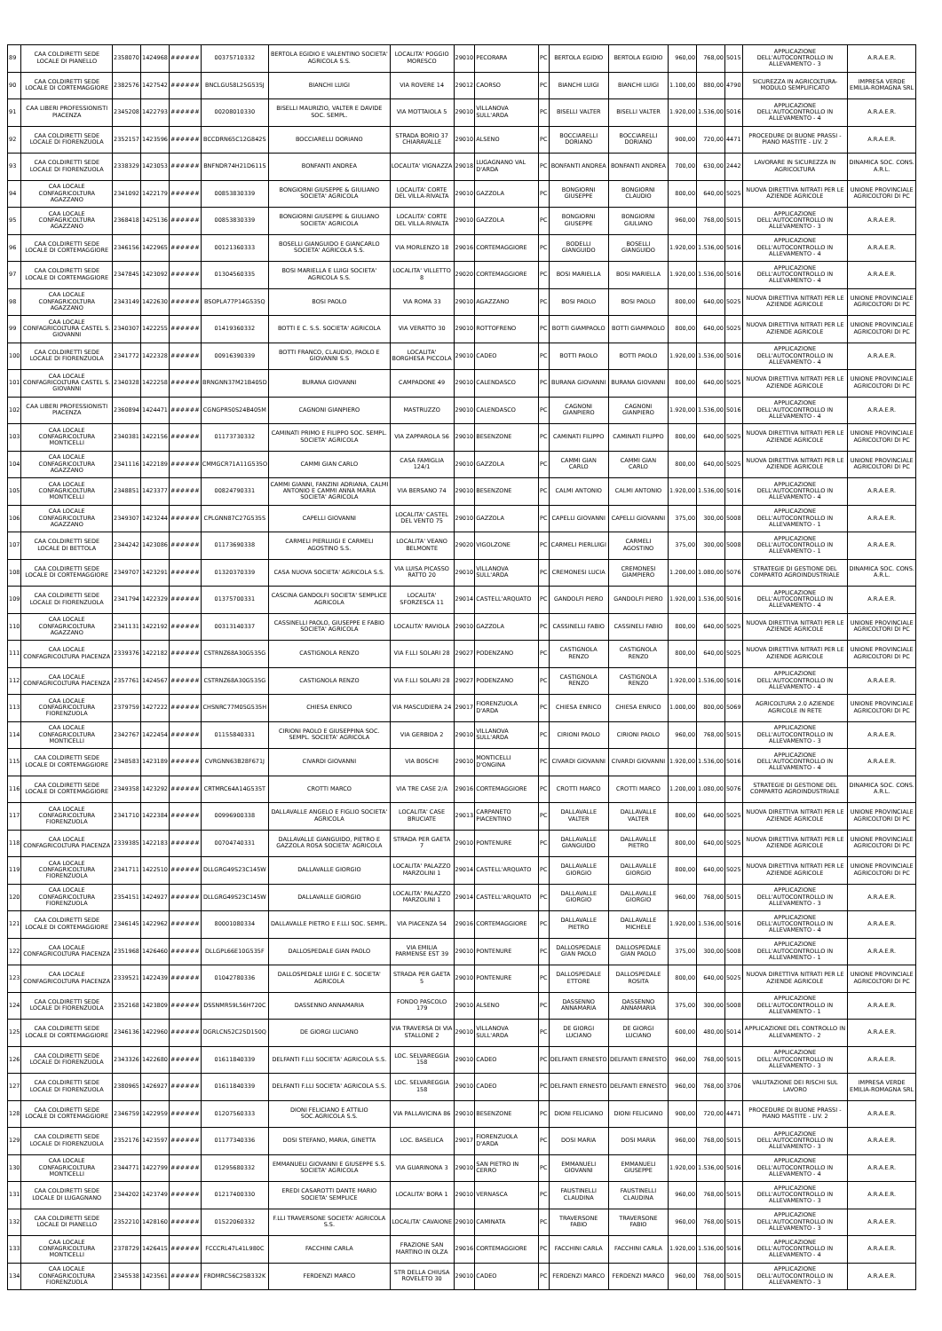| 89 | CAA COLDIRETTI SEDE LOCALE DI PIANELLO | 2358070 | 1424968 | ###### | 00375710332 | BERTOLA EGIDIO E VALENTINO SOCIETA' AGRICOLA S.S. | LOCALITA' POGGIO MORESCO | 29010 | PECORARA | PC | BERTOLA EGIDIO | BERTOLA EGIDIO | 960,00 | 768,00 | 5015 | APPLICAZIONE DELL'AUTOCONTROLLO IN ALLEVAMENTO - 3 | A.R.A.E.R. |
| 90 | CAA COLDIRETTI SEDE LOCALE DI CORTEMAGGIORE | 2382576 | 1427542 | ###### | BNCLGU58L25G535J | BIANCHI LUIGI | VIA ROVERE 14 | 29012 | CAORSO | PC | BIANCHI LUIGI | BIANCHI LUIGI | 1.100,00 | 880,00 | 4790 | SICUREZZA IN AGRICOLTURA-MODULO SEMPLIFICATO | IMPRESA VERDE EMILIA-ROMAGNA SRL |
| 91 | CAA LIBERI PROFESSIONISTI PIACENZA | 2345208 | 1422793 | ###### | 00208010330 | BISELLI MAURIZIO, VALTER E DAVIDE SOC. SEMPL. | VIA MOTTAIOLA 5 | 29010 | VILLANOVA SULL'ARDA | PC | BISELLI VALTER | BISELLI VALTER | 1.920,00 | 1.536,00 | 5016 | APPLICAZIONE DELL'AUTOCONTROLLO IN ALLEVAMENTO - 4 | A.R.A.E.R. |
| 92 | CAA COLDIRETTI SEDE LOCALE DI FIORENZUOLA | 2352157 | 1423596 | ###### | BCCDRN65C12G842S | BOCCIARELLI DORIANO | STRADA BORIO 37 CHIARAVALLE | 29010 | ALSENO | PC | BOCCIARELLI DORIANO | BOCCIARELLI DORIANO | 900,00 | 720,00 | 4471 | PROCEDURE DI BUONE PRASSI - PIANO MASTITE - LIV. 2 | A.R.A.E.R. |
| 93 | CAA COLDIRETTI SEDE LOCALE DI FIORENZUOLA | 2338329 | 1423053 | ###### | BNFNDR74H21D611S | BONFANTI ANDREA | LOCALITA' VIGNAZZA | 29018 | LUGAGNANO VAL D'ARDA | PC | BONFANTI ANDREA | BONFANTI ANDREA | 700,00 | 630,00 | 2442 | LAVORARE IN SICUREZZA IN AGRICOLTURA | DINAMICA SOC. CONS. A.R.L. |
| 94 | CAA LOCALE CONFAGRICOLTURA AGAZZANO | 2341092 | 1422179 | ###### | 00853830339 | BONGIORNI GIUSEPPE & GIULIANO SOCIETA' AGRICOLA | LOCALITA' CORTE DEL VILLA-RIVALTA | 29010 | GAZZOLA | PC | BONGIORNI GIUSEPPE | BONGIORNI CLAUDIO | 800,00 | 640,00 | 5025 | NUOVA DIRETTIVA NITRATI PER LE AZIENDE AGRICOLE | UNIONE PROVINCIALE AGRICOLTORI DI PC |
| 95 | CAA LOCALE CONFAGRICOLTURA AGAZZANO | 2368418 | 1425136 | ###### | 00853830339 | BONGIORNI GIUSEPPE & GIULIANO SOCIETA' AGRICOLA | LOCALITA' CORTE DEL VILLA-RIVALTA | 29010 | GAZZOLA | PC | BONGIORNI GIUSEPPE | BONGIORNI GIULIANO | 960,00 | 768,00 | 5015 | APPLICAZIONE DELL'AUTOCONTROLLO IN ALLEVAMENTO - 3 | A.R.A.E.R. |
| 96 | CAA COLDIRETTI SEDE LOCALE DI CORTEMAGGIORE | 2346156 | 1422965 | ###### | 00121360333 | BOSELLI GIANGUIDO E GIANCARLO SOCIETA' AGRICOLA S.S. | VIA MORLENZO 18 | 29016 | CORTEMAGGIORE | PC | BODELLI GIANGUIDO | BOSELLI GIANGUIDO | 1.920,00 | 1.536,00 | 5016 | APPLICAZIONE DELL'AUTOCONTROLLO IN ALLEVAMENTO - 4 | A.R.A.E.R. |
| 97 | CAA COLDIRETTI SEDE LOCALE DI CORTEMAGGIORE | 2347845 | 1423092 | ###### | 01304560335 | BOSI MARIELLA E LUIGI SOCIETA' AGRICOLA S.S. | LOCALITA' VILLETTO 8 | 29020 | CORTEMAGGIORE | PC | BOSI MARIELLA | BOSI MARIELLA | 1.920,00 | 1.536,00 | 5016 | APPLICAZIONE DELL'AUTOCONTROLLO IN ALLEVAMENTO - 4 | A.R.A.E.R. |
| 98 | CAA LOCALE CONFAGRICOLTURA AGAZZANO | 2343149 | 1422630 | ###### | BSOPLA77P14G535Q | BOSI PAOLO | VIA ROMA 33 | 29010 | AGAZZANO | PC | BOSI PAOLO | BOSI PAOLO | 800,00 | 640,00 | 5025 | NUOVA DIRETTIVA NITRATI PER LE AZIENDE AGRICOLE | UNIONE PROVINCIALE AGRICOLTORI DI PC |
| 99 | CAA LOCALE CONFAGRICOLTURA CASTEL S. GIOVANNI | 2340307 | 1422255 | ###### | 01419360332 | BOTTI E C. S.S. SOCIETA' AGRICOLA | VIA VERATTO 30 | 29010 | ROTTOFRENO | PC | BOTTI GIAMPAOLO | BOTTI GIAMPAOLO | 800,00 | 640,00 | 5025 | NUOVA DIRETTIVA NITRATI PER LE AZIENDE AGRICOLE | UNIONE PROVINCIALE AGRICOLTORI DI PC |
| 100 | CAA COLDIRETTI SEDE LOCALE DI FIORENZUOLA | 2341772 | 1422328 | ###### | 00916390339 | BOTTI FRANCO, CLAUDIO, PAOLO E GIOVANNI S.S | LOCALITA' BORGHESA PICCOLA | 29010 | CADEO | PC | BOTTI PAOLO | BOTTI PAOLO | 1.920,00 | 1.536,00 | 5016 | APPLICAZIONE DELL'AUTOCONTROLLO IN ALLEVAMENTO - 4 | A.R.A.E.R. |
| 101 | CAA LOCALE CONFAGRICOLTURA CASTEL S. GIOVANNI | 2340328 | 1422258 | ###### | BRNGNN37M21B405D | BURANA GIOVANNI | CAMPADONE 49 | 29010 | CALENDASCO | PC | BURANA GIOVANNI | BURANA GIOVANNI | 800,00 | 640,00 | 5025 | NUOVA DIRETTIVA NITRATI PER LE AZIENDE AGRICOLE | UNIONE PROVINCIALE AGRICOLTORI DI PC |
| 102 | CAA LIBERI PROFESSIONISTI PIACENZA | 2360894 | 1424471 | ###### | CGNGPR50S24B405M | CAGNONI GIANPIERO | MASTRUZZO | 29010 | CALENDASCO | PC | CAGNONI GIANPIERO | CAGNONI GIANPIERO | 1.920,00 | 1.536,00 | 5016 | APPLICAZIONE DELL'AUTOCONTROLLO IN ALLEVAMENTO - 4 | A.R.A.E.R. |
| 103 | CAA LOCALE CONFAGRICOLTURA MONTICELLI | 2340381 | 1422156 | ###### | 01173730332 | CAMINATI PRIMO E FILIPPO SOC. SEMPL. SOCIETA' AGRICOLA | VIA ZAPPAROLA 56 | 29010 | BESENZONE | PC | CAMINATI FILIPPO | CAMINATI FILIPPO | 800,00 | 640,00 | 5025 | NUOVA DIRETTIVA NITRATI PER LE AZIENDE AGRICOLE | UNIONE PROVINCIALE AGRICOLTORI DI PC |
| 104 | CAA LOCALE CONFAGRICOLTURA AGAZZANO | 2341116 | 1422189 | ###### | CMMGCR71A11G535O | CAMMI GIAN CARLO | CASA FAMIGLIA 124/1 | 29010 | GAZZOLA | PC | CAMMI GIAN CARLO | CAMMI GIAN CARLO | 800,00 | 640,00 | 5025 | NUOVA DIRETTIVA NITRATI PER LE AZIENDE AGRICOLE | UNIONE PROVINCIALE AGRICOLTORI DI PC |
| 105 | CAA LOCALE CONFAGRICOLTURA MONTICELLI | 2348851 | 1423377 | ###### | 00824790331 | CAMMI GIANNI, FANZINI ADRIANA, CALMI ANTONIO E CAMMI ANNA MARIA SOCIETA' AGRICOLA | VIA BERSANO 74 | 29010 | BESENZONE | PC | CALMI ANTONIO | CALMI ANTONIO | 1.920,00 | 1.536,00 | 5016 | APPLICAZIONE DELL'AUTOCONTROLLO IN ALLEVAMENTO - 4 | A.R.A.E.R. |
| 106 | CAA LOCALE CONFAGRICOLTURA AGAZZANO | 2349307 | 1423244 | ###### | CPLGNN87C27G535S | CAPELLI GIOVANNI | LOCALITA' CASTEL DEL VENTO 75 | 29010 | GAZZOLA | PC | CAPELLI GIOVANNI | CAPELLI GIOVANNI | 375,00 | 300,00 | 5008 | APPLICAZIONE DELL'AUTOCONTROLLO IN ALLEVAMENTO - 1 | A.R.A.E.R. |
| 107 | CAA COLDIRETTI SEDE LOCALE DI BETTOLA | 2344242 | 1423086 | ###### | 01173690338 | CARMELI PIERLUIGI E CARMELI AGOSTINO S.S. | LOCALITA' VEANO BELMONTE | 29020 | VIGOLZONE | PC | CARMELI PIERLUIGI | CARMELI AGOSTINO | 375,00 | 300,00 | 5008 | APPLICAZIONE DELL'AUTOCONTROLLO IN ALLEVAMENTO - 1 | A.R.A.E.R. |
| 108 | CAA COLDIRETTI SEDE LOCALE DI CORTEMAGGIORE | 2349707 | 1423291 | ###### | 01320370339 | CASA NUOVA SOCIETA' AGRICOLA S.S. | VIA LUISA PICASSO RATTO 20 | 29010 | VILLANOVA SULL'ARDA | PC | CREMONESI LUCIA | CREMONESI GIAMPIERO | 1.200,00 | 1.080,00 | 5076 | STRATEGIE DI GESTIONE DEL COMPARTO AGROINDUSTRIALE | DINAMICA SOC. CONS. A.R.L. |
| 109 | CAA COLDIRETTI SEDE LOCALE DI FIORENZUOLA | 2341794 | 1422329 | ###### | 01375700331 | CASCINA GANDOLFI SOCIETA' SEMPLICE AGRICOLA | LOCALITA' SFORZESCA 11 | 29014 | CASTELL'ARQUATO | PC | GANDOLFI PIERO | GANDOLFI PIERO | 1.920,00 | 1.536,00 | 5016 | APPLICAZIONE DELL'AUTOCONTROLLO IN ALLEVAMENTO - 4 | A.R.A.E.R. |
| 110 | CAA LOCALE CONFAGRICOLTURA AGAZZANO | 2341131 | 1422192 | ###### | 00313140337 | CASSINELLI PAOLO, GIUSEPPE E FABIO SOCIETA' AGRICOLA | LOCALITA' RAVIOLA | 29010 | GAZZOLA | PC | CASSINELLI FABIO | CASSINELI FABIO | 800,00 | 640,00 | 5025 | NUOVA DIRETTIVA NITRATI PER LE AZIENDE AGRICOLE | UNIONE PROVINCIALE AGRICOLTORI DI PC |
| 111 | CAA LOCALE CONFAGRICOLTURA PIACENZA | 2339376 | 1422182 | ###### | CSTRNZ68A30G535G | CASTIGNOLA RENZO | VIA F.LLI SOLARI 28 | 29027 | PODENZANO | PC | CASTIGNOLA RENZO | CASTIGNOLA RENZO | 800,00 | 640,00 | 5025 | NUOVA DIRETTIVA NITRATI PER LE AZIENDE AGRICOLE | UNIONE PROVINCIALE AGRICOLTORI DI PC |
| 112 | CAA LOCALE CONFAGRICOLTURA PIACENZA | 2357761 | 1424567 | ###### | CSTRNZ68A30G535G | CASTIGNOLA RENZO | VIA F.LLI SOLARI 28 | 29027 | PODENZANO | PC | CASTIGNOLA RENZO | CASTIGNOLA RENZO | 1.920,00 | 1.536,00 | 5016 | APPLICAZIONE DELL'AUTOCONTROLLO IN ALLEVAMENTO - 4 | A.R.A.E.R. |
| 113 | CAA LOCALE CONFAGRICOLTURA FIORENZUOLA | 2379759 | 1427222 | ###### | CHSNRC77M05G535H | CHIESA ENRICO | VIA MASCUDIERA 24 | 29017 | FIORENZUOLA D'ARDA | PC | CHIESA ENRICO | CHIESA ENRICO | 1.000,00 | 800,00 | 5069 | AGRICOLTURA 2.0 AZIENDE AGRICOLE IN RETE | UNIONE PROVINCIALE AGRICOLTORI DI PC |
| 114 | CAA LOCALE CONFAGRICOLTURA MONTICELLI | 2342767 | 1422454 | ###### | 01155840331 | CIRIONI PAOLO E GIUSEPPINA SOC. SEMPL. SOCIETA' AGRICOLA | VIA GERBIDA 2 | 29010 | VILLANOVA SULL'ARDA | PC | CIRIONI PAOLO | CIRIONI PAOLO | 960,00 | 768,00 | 5015 | APPLICAZIONE DELL'AUTOCONTROLLO IN ALLEVAMENTO - 3 | A.R.A.E.R. |
| 115 | CAA COLDIRETTI SEDE LOCALE DI CORTEMAGGIORE | 2348583 | 1423189 | ###### | CVRGNN63B28F671J | CIVARDI GIOVANNI | VIA BOSCHI | 29010 | MONTICELLI D'ONGINA | PC | CIVARDI GIOVANNI | CIVARDI GIOVANNI | 1.920,00 | 1.536,00 | 5016 | APPLICAZIONE DELL'AUTOCONTROLLO IN ALLEVAMENTO - 4 | A.R.A.E.R. |
| 116 | CAA COLDIRETTI SEDE LOCALE DI CORTEMAGGIORE | 2349358 | 1423292 | ###### | CRTMRC64A14G535T | CROTTI MARCO | VIA TRE CASE 2/A | 29016 | CORTEMAGGIORE | PC | CROTTI MARCO | CROTTI MARCO | 1.200,00 | 1.080,00 | 5076 | STRATEGIE DI GESTIONE DEL COMPARTO AGROINDUSTRIALE | DINAMICA SOC. CONS. A.R.L. |
| 117 | CAA LOCALE CONFAGRICOLTURA FIORENZUOLA | 2341710 | 1422384 | ###### | 00996900338 | DALLAVALLE ANGELO E FIGLIO SOCIETA' AGRICOLA | LOCALITA' CASE BRUCIATE | 29013 | CARPANETO PIACENTINO | PC | DALLAVALLE VALTER | DALLAVALLE VALTER | 800,00 | 640,00 | 5025 | NUOVA DIRETTIVA NITRATI PER LE AZIENDE AGRICOLE | UNIONE PROVINCIALE AGRICOLTORI DI PC |
| 118 | CAA LOCALE CONFAGRICOLTURA PIACENZA | 2339385 | 1422183 | ###### | 00704740331 | DALLAVALLE GIANGUIDO, PIETRO E GAZZOLA ROSA SOCIETA' AGRICOLA | STRADA PER GAETA 7 | 29010 | PONTENURE | PC | DALLAVALLE GIANGUIDO | DALLAVALLE PIETRO | 800,00 | 640,00 | 5025 | NUOVA DIRETTIVA NITRATI PER LE AZIENDE AGRICOLE | UNIONE PROVINCIALE AGRICOLTORI DI PC |
| 119 | CAA LOCALE CONFAGRICOLTURA FIORENZUOLA | 2341711 | 1422510 | ###### | DLLGRG49S23C145W | DALLAVALLE GIORGIO | LOCALITA' PALAZZO MARZOLINI 1 | 29014 | CASTELL'ARQUATO | PC | DALLAVALLE GIORGIO | DALLAVALLE GIORGIO | 800,00 | 640,00 | 5025 | NUOVA DIRETTIVA NITRATI PER LE AZIENDE AGRICOLE | UNIONE PROVINCIALE AGRICOLTORI DI PC |
| 120 | CAA LOCALE CONFAGRICOLTURA FIORENZUOLA | 2354151 | 1424927 | ###### | DLLGRG49S23C145W | DALLAVALLE GIORGIO | LOCALITA' PALAZZO MARZOLINI 1 | 29014 | CASTELL'ARQUATO | PC | DALLAVALLE GIORGIO | DALLAVALLE GIORGIO | 960,00 | 768,00 | 5015 | APPLICAZIONE DELL'AUTOCONTROLLO IN ALLEVAMENTO - 3 | A.R.A.E.R. |
| 121 | CAA COLDIRETTI SEDE LOCALE DI CORTEMAGGIORE | 2346145 | 1422962 | ###### | 80001080334 | DALLAVALLE PIETRO E F.LLI SOC. SEMPL. | VIA PIACENZA 54 | 29016 | CORTEMAGGIORE | PC | DALLAVALLE PIETRO | DALLAVALLE MICHELE | 1.920,00 | 1.536,00 | 5016 | APPLICAZIONE DELL'AUTOCONTROLLO IN ALLEVAMENTO - 4 | A.R.A.E.R. |
| 122 | CAA LOCALE CONFAGRICOLTURA PIACENZA | 2351968 | 1426460 | ###### | DLLGPL66E10G535F | DALLOSPEDALE GIAN PAOLO | VIA EMILIA PARMENSE EST 39 | 29010 | PONTENURE | PC | DALLOSPEDALE GIAN PAOLO | DALLOSPEDALE GIAN PAOLO | 375,00 | 300,00 | 5008 | APPLICAZIONE DELL'AUTOCONTROLLO IN ALLEVAMENTO - 1 | A.R.A.E.R. |
| 123 | CAA LOCALE CONFAGRICOLTURA PIACENZA | 2339521 | 1422439 | ###### | 01042780336 | DALLOSPEDALE LUIGI E C. SOCIETA' AGRICOLA | STRADA PER GAETA 5 | 29010 | PONTENURE | PC | DALLOSPEDALE ETTORE | DALLOSPEDALE ROSITA | 800,00 | 640,00 | 5025 | NUOVA DIRETTIVA NITRATI PER LE AZIENDE AGRICOLE | UNIONE PROVINCIALE AGRICOLTORI DI PC |
| 124 | CAA COLDIRETTI SEDE LOCALE DI FIORENZUOLA | 2352168 | 1423809 | ###### | DSSNMR59L56H720C | DASSENNO ANNAMARIA | FONDO PASCOLO 179 | 29010 | ALSENO | PC | DASSENNO ANNAMARIA | DASSENNO ANNAMARIA | 375,00 | 300,00 | 5008 | APPLICAZIONE DELL'AUTOCONTROLLO IN ALLEVAMENTO - 1 | A.R.A.E.R. |
| 125 | CAA COLDIRETTI SEDE LOCALE DI CORTEMAGGIORE | 2346136 | 1422960 | ###### | DGRLCN52C25D150Q | DE GIORGI LUCIANO | VIA TRAVERSA DI VIA STALLONE 2 | 29010 | VILLANOVA SULL'ARDA | PC | DE GIORGI LUCIANO | DE GIORGI LUCIANO | 600,00 | 480,00 | 5014 | APPLICAZIONE DEL CONTROLLO IN ALLEVAMENTO - 2 | A.R.A.E.R. |
| 126 | CAA COLDIRETTI SEDE LOCALE DI FIORENZUOLA | 2343326 | 1422680 | ###### | 01611840339 | DELFANTI F.LLI SOCIETA' AGRICOLA S.S. | LOC. SELVAREGGIA 158 | 29010 | CADEO | PC | DELFANTI ERNESTO | DELFANTI ERNESTO | 960,00 | 768,00 | 5015 | APPLICAZIONE DELL'AUTOCONTROLLO IN ALLEVAMENTO - 3 | A.R.A.E.R. |
| 127 | CAA COLDIRETTI SEDE LOCALE DI FIORENZUOLA | 2380965 | 1426927 | ###### | 01611840339 | DELFANTI F.LLI SOCIETA' AGRICOLA S.S. | LOC. SELVAREGGIA 158 | 29010 | CADEO | PC | DELFANTI ERNESTO | DELFANTI ERNESTO | 960,00 | 768,00 | 3706 | VALUTAZIONE DEI RISCHI SUL LAVORO | IMPRESA VERDE EMILIA-ROMAGNA SRL |
| 128 | CAA COLDIRETTI SEDE LOCALE DI CORTEMAGGIORE | 2346759 | 1422959 | ###### | 01207560333 | DIONI FELICIANO E ATTILIO SOC.AGRICOLA S.S. | VIA PALLAVICINA 86 | 29010 | BESENZONE | PC | DIONI FELICIANO | DIONI FELICIANO | 900,00 | 720,00 | 4471 | PROCEDURE DI BUONE PRASSI - PIANO MASTITE - LIV. 2 | A.R.A.E.R. |
| 129 | CAA COLDIRETTI SEDE LOCALE DI FIORENZUOLA | 2352176 | 1423597 | ###### | 01177340336 | DOSI STEFANO, MARIA, GINETTA | LOC. BASELICA | 29017 | FIORENZUOLA D'ARDA | PC | DOSI MARIA | DOSI MARIA | 960,00 | 768,00 | 5015 | APPLICAZIONE DELL'AUTOCONTROLLO IN ALLEVAMENTO - 3 | A.R.A.E.R. |
| 130 | CAA LOCALE CONFAGRICOLTURA MONTICELLI | 2344771 | 1422799 | ###### | 01295680332 | EMMANUELI GIOVANNI E GIUSEPPE S.S. SOCIETA' AGRICOLA | VIA GUARINONA 3 | 29010 | SAN PIETRO IN CERRO | PC | EMMANUELI GIOVANNI | EMMANUELI GIUSEPPE | 1.920,00 | 1.536,00 | 5016 | APPLICAZIONE DELL'AUTOCONTROLLO IN ALLEVAMENTO - 4 | A.R.A.E.R. |
| 131 | CAA COLDIRETTI SEDE LOCALE DI LUGAGNANO | 2344202 | 1423749 | ###### | 01217400330 | EREDI CASAROTTI DANTE MARIO SOCIETA' SEMPLICE | LOCALITA' BORA 1 | 29010 | VERNASCA | PC | FAUSTINELLI CLAUDINA | FAUSTINELLI CLAUDINA | 960,00 | 768,00 | 5015 | APPLICAZIONE DELL'AUTOCONTROLLO IN ALLEVAMENTO - 3 | A.R.A.E.R. |
| 132 | CAA COLDIRETTI SEDE LOCALE DI PIANELLO | 2352210 | 1428160 | ###### | 01522060332 | F.LLI TRAVERSONE SOCIETA' AGRICOLA S.S. | LOCALITA' CAVAIONE | 29010 | CAMINATA | PC | TRAVERSONE FABIO | TRAVERSONE FABIO | 960,00 | 768,00 | 5015 | APPLICAZIONE DELL'AUTOCONTROLLO IN ALLEVAMENTO - 3 | A.R.A.E.R. |
| 133 | CAA LOCALE CONFAGRICOLTURA MONTICELLI | 2378729 | 1426415 | ###### | FCCCRL47L41L980C | FACCHINI CARLA | FRAZIONE SAN MARTINO IN OLZA | 29016 | CORTEMAGGIORE | PC | FACCHINI CARLA | FACCHINI CARLA | 1.920,00 | 1.536,00 | 5016 | APPLICAZIONE DELL'AUTOCONTROLLO IN ALLEVAMENTO - 4 | A.R.A.E.R. |
| 134 | CAA LOCALE CONFAGRICOLTURA FIORENZUOLA | 2345538 | 1423561 | ###### | FRDMRC56C25B332K | FERDENZI MARCO | STR DELLA CHIUSA ROVELETO 30 | 29010 | CADEO | PC | FERDENZI MARCO | FERDENZI MARCO | 960,00 | 768,00 | 5015 | APPLICAZIONE DELL'AUTOCONTROLLO IN ALLEVAMENTO - 3 | A.R.A.E.R. |